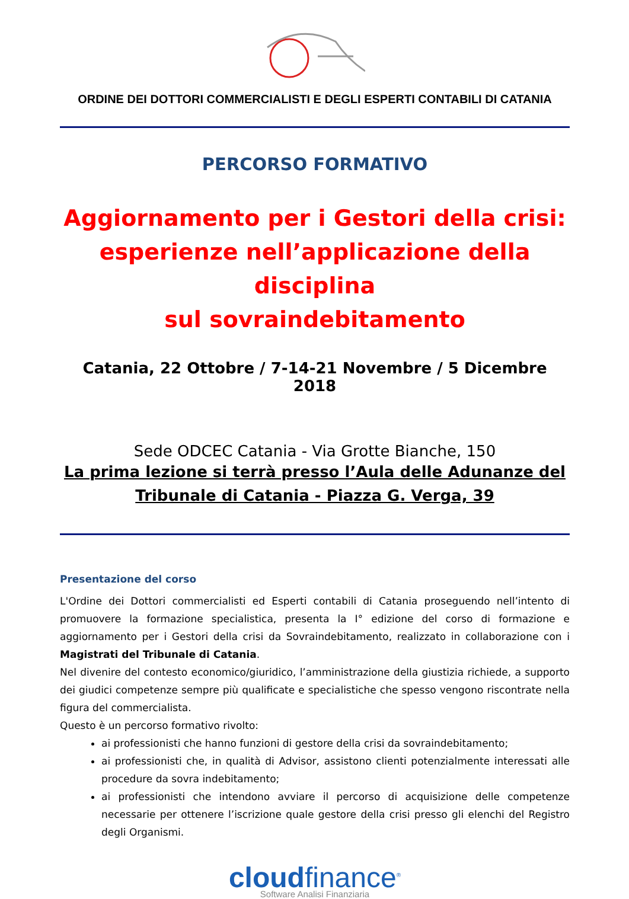ORDINE DEI DOTTORI COMMERCIALISTI E DEGLI ESPERTI CONTABILI DI CATANIA
PERCORSO FORMATIVO
Aggiornamento per i Gestori della crisi:
esperienze nell’applicazione della disciplina
sul sovraindebitamento
Catania, 22 Ottobre / 7-14-21 Novembre / 5 Dicembre 2018
Sede ODCEC Catania - Via Grotte Bianche, 150
La prima lezione si terrà presso l’Aula delle Adunanze del
Tribunale di Catania - Piazza G. Verga, 39
Presentazione del corso
L'Ordine dei Dottori commercialisti ed Esperti contabili di Catania proseguendo nell’intento di promuovere la formazione specialistica, presenta la I° edizione del corso di formazione e aggiornamento per i Gestori della crisi da Sovraindebitamento, realizzato in collaborazione con i Magistrati del Tribunale di Catania.
Nel divenire del contesto economico/giuridico, l’amministrazione della giustizia richiede, a supporto dei giudici competenze sempre più qualificate e specialistiche che spesso vengono riscontrate nella figura del commercialista.
Questo è un percorso formativo rivolto:
ai professionisti che hanno funzioni di gestore della crisi da sovraindebitamento;
ai professionisti che, in qualità di Advisor, assistono clienti potenzialmente interessati alle procedure da sovra indebitamento;
ai professionisti che intendono avviare il percorso di acquisizione delle competenze necessarie per ottenere l’iscrizione quale gestore della crisi presso gli elenchi del Registro degli Organismi.
cloudfinance<sup>®</sup>
Software Analisi Finanziaria